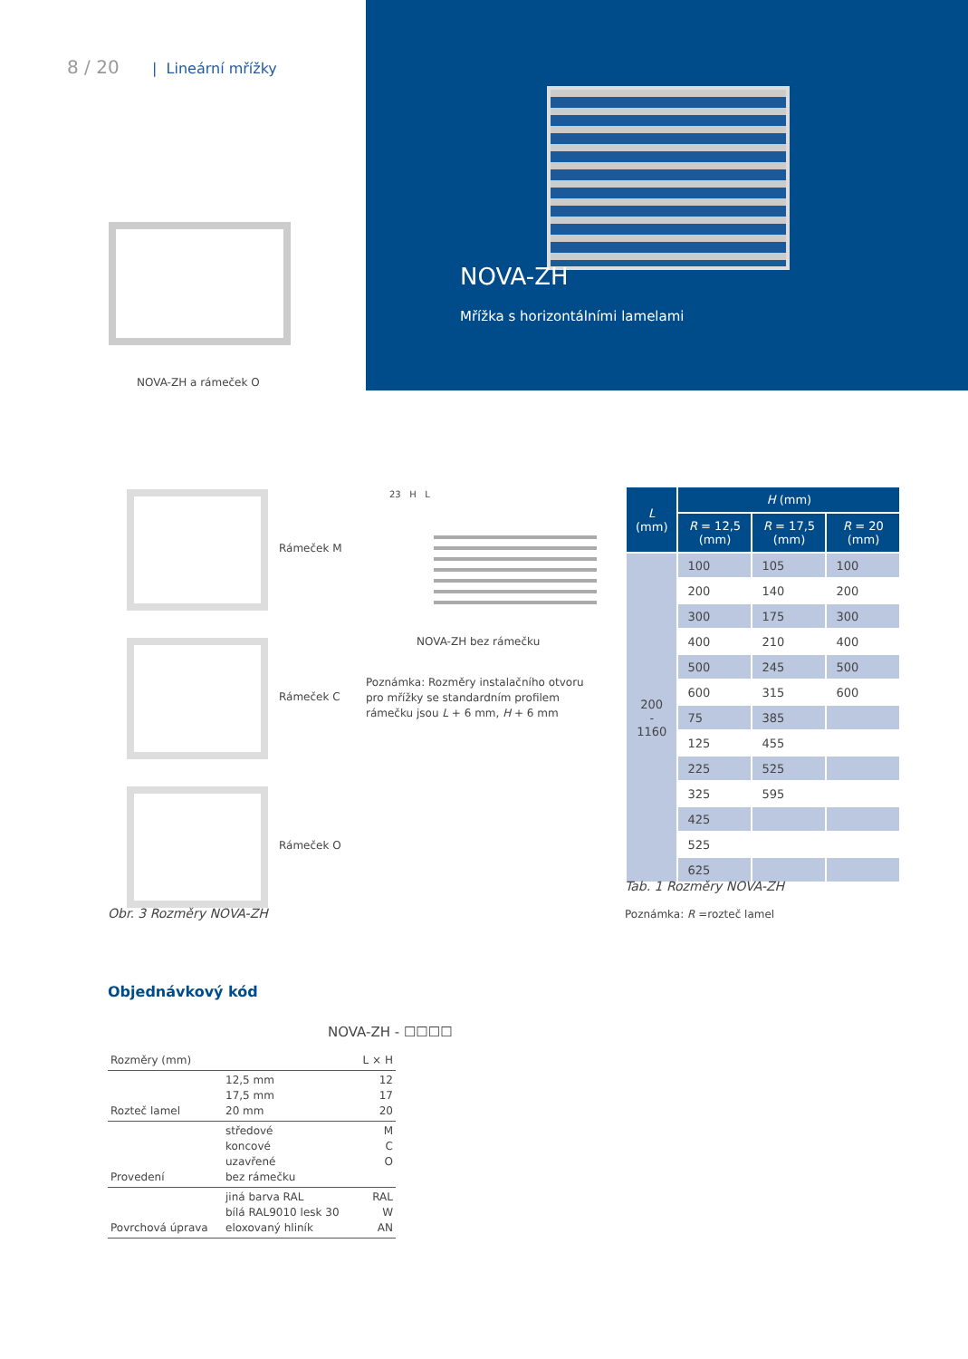8 / 20 | Lineární mřížky
NOVA-ZH
Mřížka s horizontálními lamelami
NOVA-ZH a rámeček O
Rámeček M
Rámeček C
Rámeček O
Obr. 3 Rozměry NOVA-ZH
23 H L
NOVA-ZH bez rámečku
Poznámka: Rozměry instalačního otvoru pro mřížky se standardním profilem rámečku jsou L + 6 mm, H + 6 mm
| L (mm) | H (mm) | | |
| --- | --- | --- | --- |
| | R = 12,5 (mm) | R = 17,5 (mm) | R = 20 (mm) |
| 200 - 1160 | 100 | 105 | 100 |
| | 200 | 140 | 200 |
| | 300 | 175 | 300 |
| | 400 | 210 | 400 |
| | 500 | 245 | 500 |
| | 600 | 315 | 600 |
| | 75 | 385 | |
| | 125 | 455 | |
| | 225 | 525 | |
| | 325 | 595 | |
| | 425 | | |
| | 525 | | |
| | 625 | | |
Tab. 1 Rozměry NOVA-ZH
Poznámka: R =rozteč lamel
Objednávkový kód
NOVA-ZH - ☐☐☐☐
| Rozměry (mm) | | L × H |
| Rozteč lamel | 12,5 mm 17,5 mm 20 mm | 12 17 20 |
| Provedení | středové koncové uzavřené bez rámečku | M C O |
| Povrchová úprava | jiná barva RAL bílá RAL9010 lesk 30 eloxovaný hliník | RAL W AN |